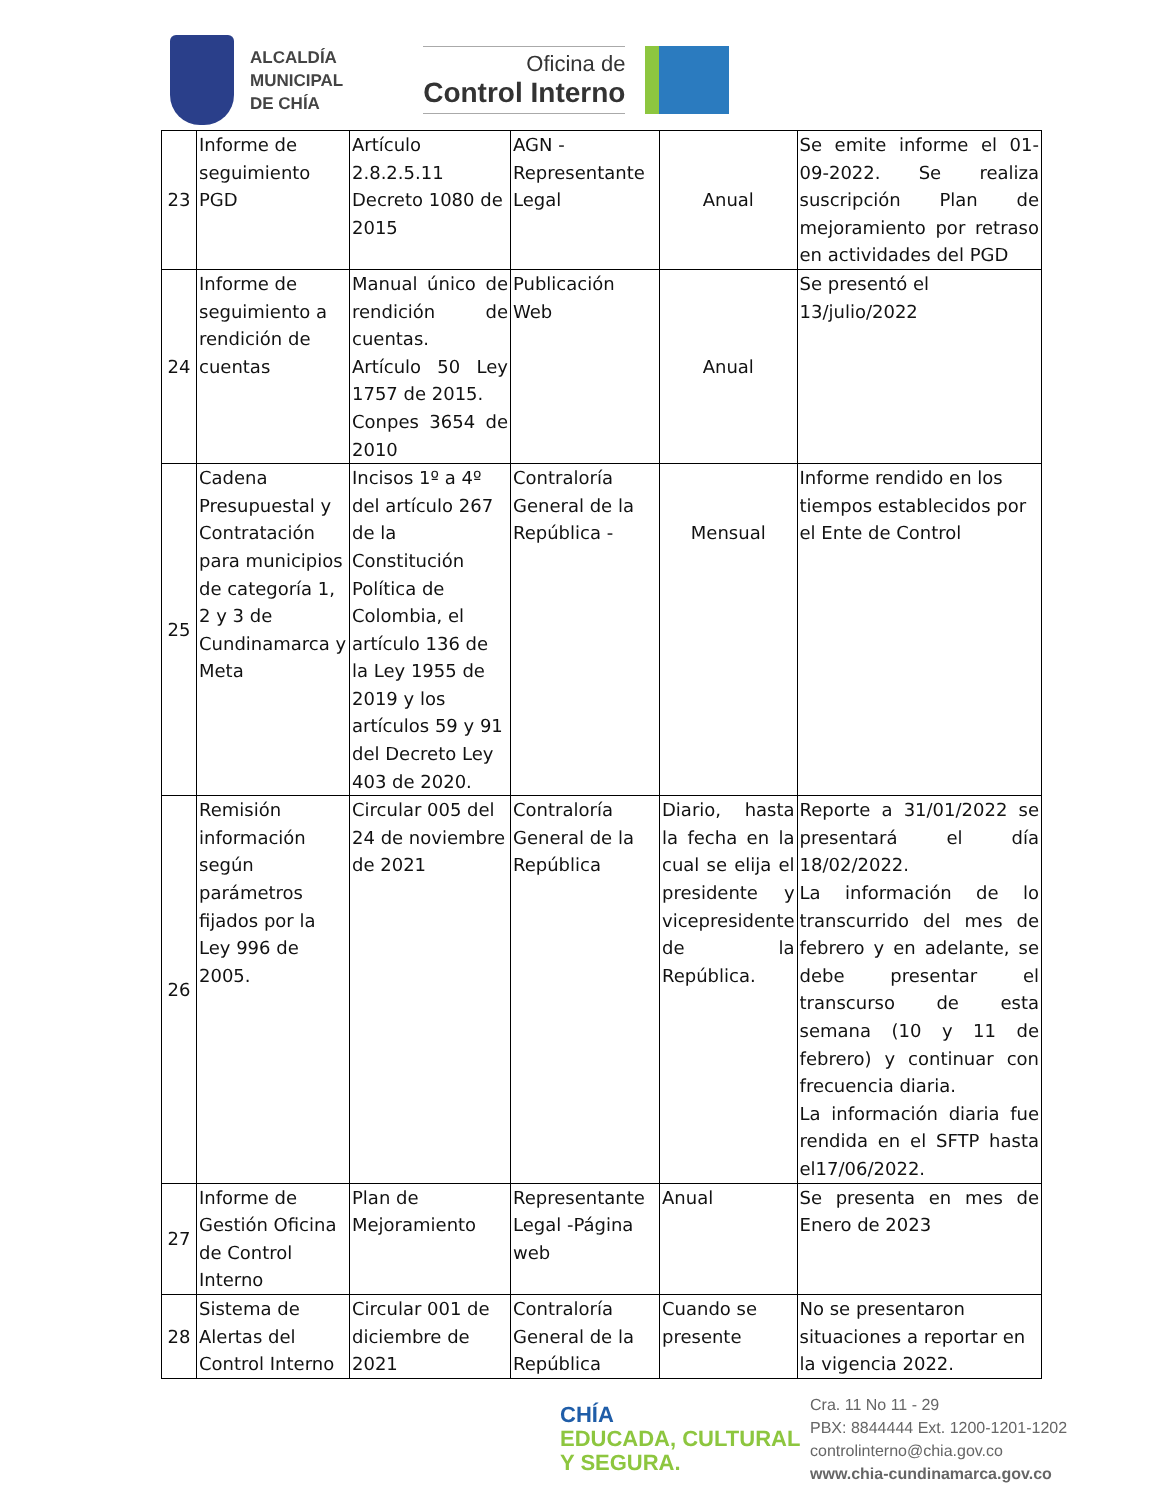ALCALDÍA
MUNICIPAL
DE CHÍA
Oficina de
Control Interno
| 23 | Informe de seguimiento PGD | Artículo 2.8.2.5.11 Decreto 1080 de 2015 | AGN - Representante Legal | Anual | Se emite informe el 01-09-2022. Se realiza suscripción Plan de mejoramiento por retraso en actividades del PGD |
| 24 | Informe de seguimiento a rendición de cuentas | Manual único de rendición de cuentas. Artículo 50 Ley 1757 de 2015. Conpes 3654 de 2010 | Publicación Web | Anual | Se presentó el 13/julio/2022 |
| 25 | Cadena Presupuestal y Contratación para municipios de categoría 1, 2 y 3 de Cundinamarca y Meta | Incisos 1º a 4º del artículo 267 de la Constitución Política de Colombia, el artículo 136 de la Ley 1955 de 2019 y los artículos 59 y 91 del Decreto Ley 403 de 2020. | Contraloría General de la República - | Mensual | Informe rendido en los tiempos establecidos por el Ente de Control |
| 26 | Remisión información según parámetros fijados por la Ley 996 de 2005. | Circular 005 del 24 de noviembre de 2021 | Contraloría General de la República | Diario, hasta la fecha en la cual se elija el presidente y vicepresidente de la República. | Reporte a 31/01/2022 se presentará el día 18/02/2022. La información de lo transcurrido del mes de febrero y en adelante, se debe presentar el transcurso de esta semana (10 y 11 de febrero) y continuar con frecuencia diaria. La información diaria fue rendida en el SFTP hasta el17/06/2022. |
| 27 | Informe de Gestión Oficina de Control Interno | Plan de Mejoramiento | Representante Legal -Página web | Anual | Se presenta en mes de Enero de 2023 |
| 28 | Sistema de Alertas del Control Interno | Circular 001 de diciembre de 2021 | Contraloría General de la República | Cuando se presente | No se presentaron situaciones a reportar en la vigencia 2022. |
CHÍA
EDUCADA, CULTURAL
Y SEGURA.
Cra. 11 No 11 - 29
PBX: 8844444 Ext. 1200-1201-1202
controlinterno@chia.gov.co
www.chia-cundinamarca.gov.co